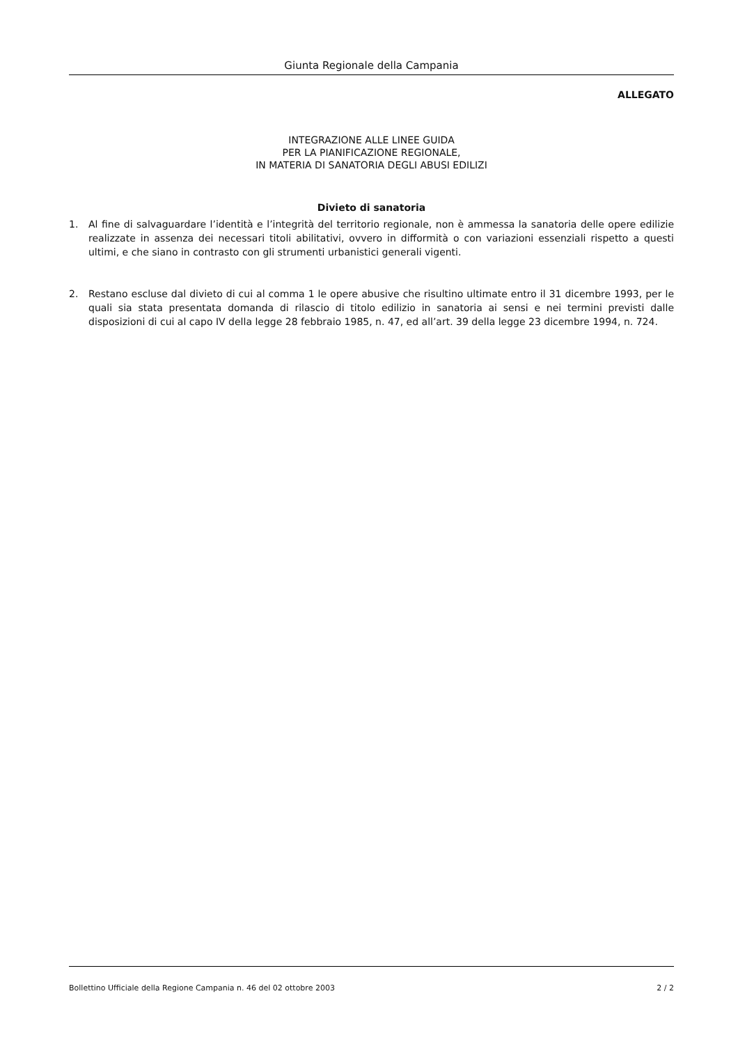Giunta Regionale della Campania
ALLEGATO
INTEGRAZIONE ALLE LINEE GUIDA
PER LA PIANIFICAZIONE REGIONALE,
IN MATERIA DI SANATORIA DEGLI ABUSI EDILIZI
Divieto di sanatoria
1. Al fine di salvaguardare l’identità e l’integrità del territorio regionale, non è ammessa la sanatoria delle opere edilizie realizzate in assenza dei necessari titoli abilitativi, ovvero in difformità o con variazioni essenziali rispetto a questi ultimi, e che siano in contrasto con gli strumenti urbanistici generali vigenti.
2. Restano escluse dal divieto di cui al comma 1 le opere abusive che risultino ultimate entro il 31 dicembre 1993, per le quali sia stata presentata domanda di rilascio di titolo edilizio in sanatoria ai sensi e nei termini previsti dalle disposizioni di cui al capo IV della legge 28 febbraio 1985, n. 47, ed all’art. 39 della legge 23 dicembre 1994, n. 724.
Bollettino Ufficiale della Regione Campania n. 46 del 02 ottobre 2003 2 / 2